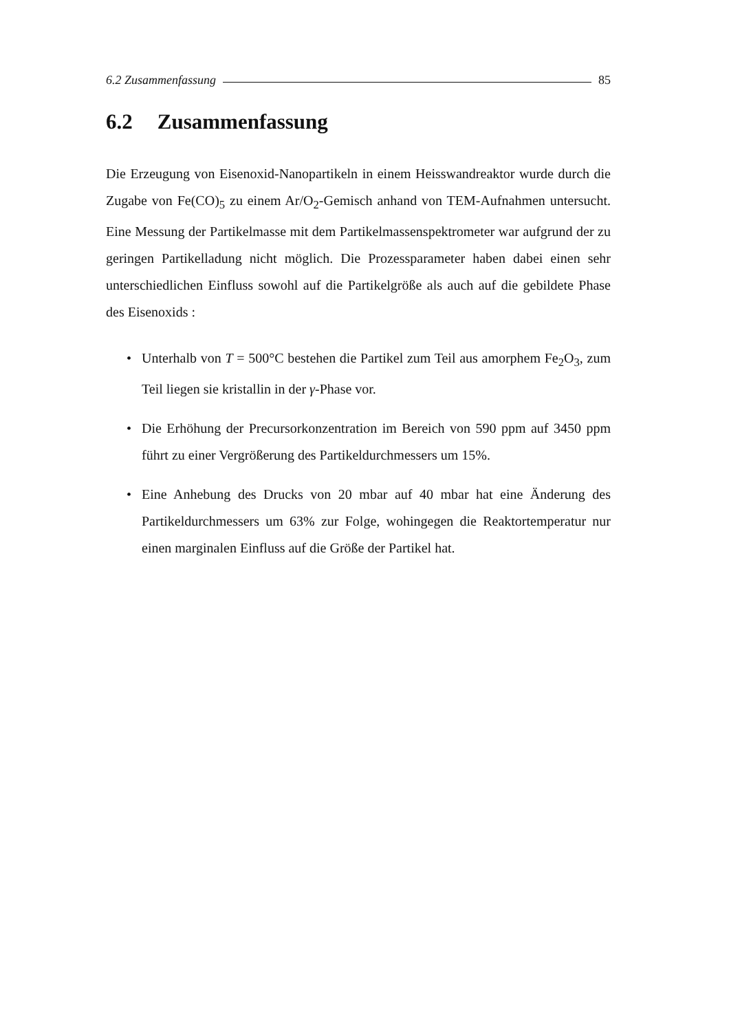6.2 Zusammenfassung 85
6.2 Zusammenfassung
Die Erzeugung von Eisenoxid-Nanopartikeln in einem Heisswandreaktor wurde durch die Zugabe von Fe(CO)<sub>5</sub> zu einem Ar/O<sub>2</sub>-Gemisch anhand von TEM-Aufnahmen untersucht. Eine Messung der Partikelmasse mit dem Partikelmassenspektrometer war aufgrund der zu geringen Partikelladung nicht möglich. Die Prozessparameter haben dabei einen sehr unterschiedlichen Einfluss sowohl auf die Partikelgröße als auch auf die gebildete Phase des Eisenoxids :
• Unterhalb von T = 500°C bestehen die Partikel zum Teil aus amorphem Fe<sub>2</sub>O<sub>3</sub>, zum Teil liegen sie kristallin in der γ-Phase vor.
• Die Erhöhung der Precursorkonzentration im Bereich von 590 ppm auf 3450 ppm führt zu einer Vergrößerung des Partikeldurchmessers um 15%.
• Eine Anhebung des Drucks von 20 mbar auf 40 mbar hat eine Änderung des Partikeldurchmessers um 63% zur Folge, wohingegen die Reaktortemperatur nur einen marginalen Einfluss auf die Größe der Partikel hat.